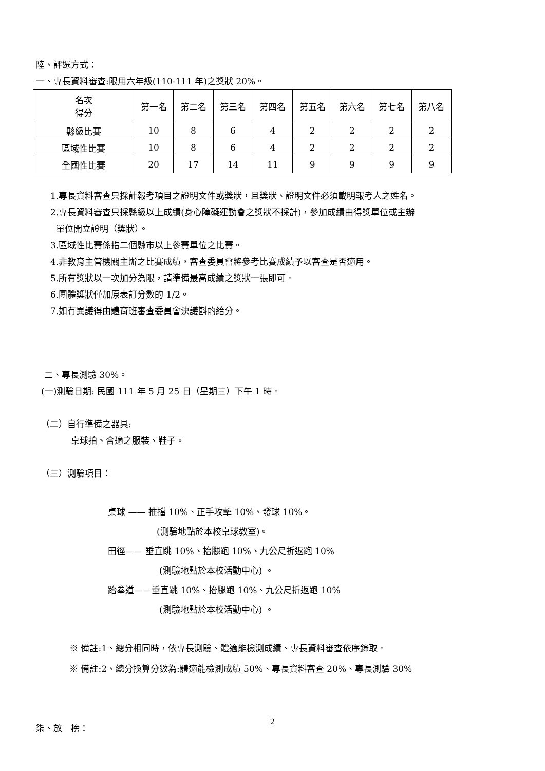陸、評選方式：
一、專長資料審查:限用六年級(110-111 年)之獎狀 20%。
| 名次 得分 | 第一名 | 第二名 | 第三名 | 第四名 | 第五名 | 第六名 | 第七名 | 第八名 |
| 縣級比賽 | 10 | 8 | 6 | 4 | 2 | 2 | 2 | 2 |
| 區域性比賽 | 10 | 8 | 6 | 4 | 2 | 2 | 2 | 2 |
| 全國性比賽 | 20 | 17 | 14 | 11 | 9 | 9 | 9 | 9 |
1.專長資料審查只採計報考項目之證明文件或獎狀，且獎狀、證明文件必須載明報考人之姓名。
2.專長資料審查只採縣級以上成績(身心障礙運動會之獎狀不採計)，參加成績由得獎單位或主辦
單位開立證明（獎狀）。
3.區域性比賽係指二個縣市以上參賽單位之比賽。
4.非教育主管機關主辦之比賽成績，審查委員會將參考比賽成績予以審查是否適用。
5.所有獎狀以一次加分為限，請準備最高成績之獎狀一張即可。
6.團體獎狀僅加原表訂分數的 1/2。
7.如有異議得由體育班審查委員會決議斟酌給分。
二、專長測驗 30%。
(一)測驗日期: 民國 111 年 5 月 25 日（星期三）下午 1 時。
（二）自行準備之器具:
桌球拍、合適之服裝、鞋子。
（三）測驗項目：
桌球 —— 推擋 10%、正手攻擊 10%、發球 10%。
(測驗地點於本校桌球教室)。
田徑—— 垂直跳 10%、抬腿跑 10%、九公尺折返跑 10%
(測驗地點於本校活動中心) 。
跆拳道——垂直跳 10%、抬腿跑 10%、九公尺折返跑 10%
(測驗地點於本校活動中心) 。
※ 備註:1、總分相同時，依專長測驗、體適能檢測成績、專長資料審查依序錄取。
※ 備註:2、總分換算分數為:體適能檢測成績 50%、專長資料審查 20%、專長測驗 30%
柒、放　榜：
2